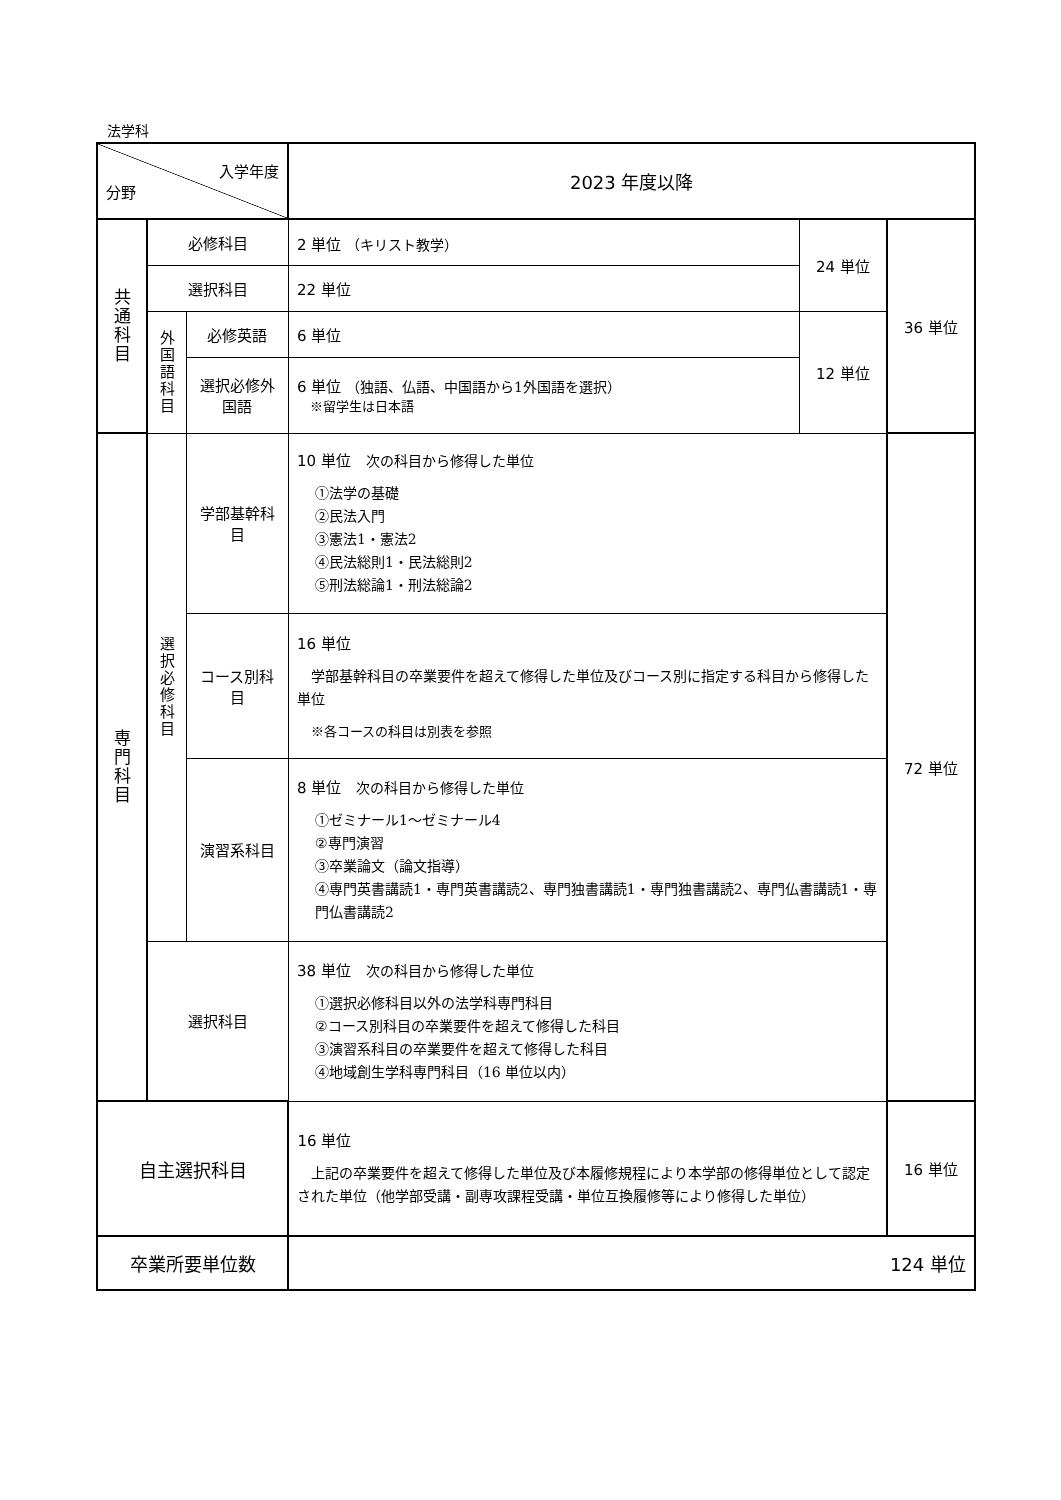法学科
| 入学年度 分野 | | | 2023 年度以降 | | |
| 共通科目 | 必修科目 | | 2 単位 （キリスト教学） | 24 単位 | 36 単位 |
| | 選択科目 | | 22 単位 | | |
| | 外国語科目 | 必修英語 | 6 単位 | 12 単位 | |
| | | 選択必修外国語 | 6 単位 （独語、仏語、中国語から1外国語を選択） ※留学生は日本語 | | |
| 専門科目 | 選択必修科目 | 学部基幹科目 | 10 単位 次の科目から修得した単位 ①法学の基礎 ②民法入門 ③憲法1・憲法2 ④民法総則1・民法総則2 ⑤刑法総論1・刑法総論2 | | 72 単位 |
| | | コース別科目 | 16 単位 学部基幹科目の卒業要件を超えて修得した単位及びコース別に指定する科目から修得した単位 ※各コースの科目は別表を参照 | | |
| | | 演習系科目 | 8 単位 次の科目から修得した単位 ①ゼミナール1～ゼミナール4 ②専門演習 ③卒業論文（論文指導） ④専門英書講読1・専門英書講読2、専門独書講読1・専門独書講読2、専門仏書講読1・専門仏書講読2 | | |
| | 選択科目 | | 38 単位 次の科目から修得した単位 ①選択必修科目以外の法学科専門科目 ②コース別科目の卒業要件を超えて修得した科目 ③演習系科目の卒業要件を超えて修得した科目 ④地域創生学科専門科目（16 単位以内） | | |
| 自主選択科目 | | | 16 単位 上記の卒業要件を超えて修得した単位及び本履修規程により本学部の修得単位として認定された単位（他学部受講・副専攻課程受講・単位互換履修等により修得した単位） | | 16 単位 |
| 卒業所要単位数 | | | 124 単位 | | |